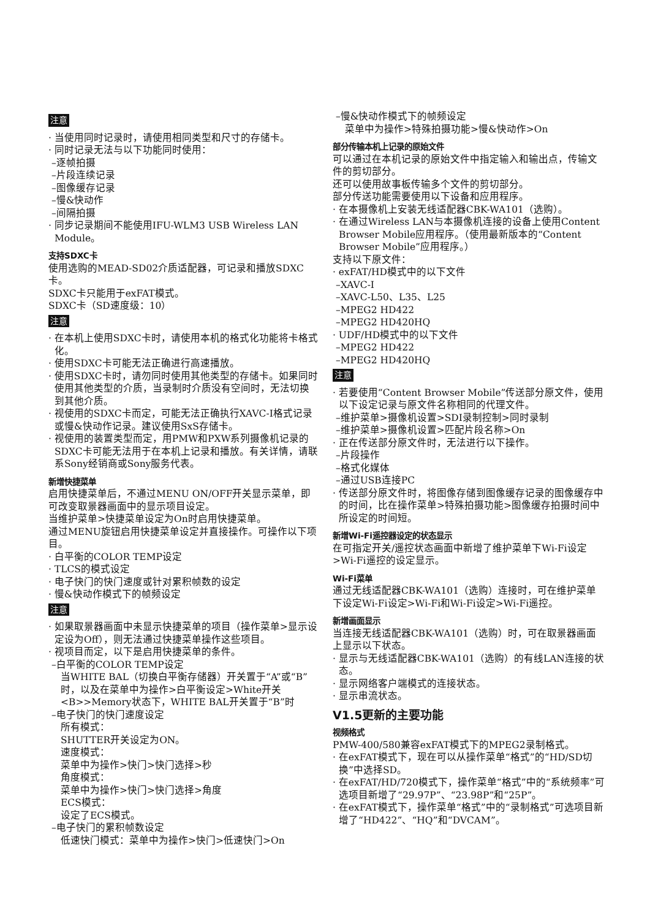注意
· 当使用同时记录时，请使用相同类型和尺寸的存储卡。
· 同时记录无法与以下功能同时使用：
–逐帧拍摄
–片段连续记录
–图像缓存记录
–慢&快动作
–间隔拍摄
· 同步记录期间不能使用IFU-WLM3 USB Wireless LAN Module。
支持SDXC卡
使用选购的MEAD-SD02介质适配器，可记录和播放SDXC卡。
SDXC卡只能用于exFAT模式。
SDXC卡（SD速度级：10）
注意
· 在本机上使用SDXC卡时，请使用本机的格式化功能将卡格式化。
· 使用SDXC卡可能无法正确进行高速播放。
· 使用SDXC卡时，请勿同时使用其他类型的存储卡。如果同时使用其他类型的介质，当录制时介质没有空间时，无法切换到其他介质。
· 视使用的SDXC卡而定，可能无法正确执行XAVC-I格式记录或慢&快动作记录。建议使用SxS存储卡。
· 视使用的装置类型而定，用PMW和PXW系列摄像机记录的SDXC卡可能无法用于在本机上记录和播放。有关详情，请联系Sony经销商或Sony服务代表。
新增快捷菜单
启用快捷菜单后，不通过MENU ON/OFF开关显示菜单，即可改变取景器画面中的显示项目设定。
当维护菜单>快捷菜单设定为On时启用快捷菜单。
通过MENU旋钮启用快捷菜单设定并直接操作。可操作以下项目。
· 白平衡的COLOR TEMP设定
· TLCS的模式设定
· 电子快门的快门速度或针对累积帧数的设定
· 慢&快动作模式下的帧频设定
注意
· 如果取景器画面中未显示快捷菜单的项目（操作菜单>显示设定设为Off），则无法通过快捷菜单操作这些项目。
· 视项目而定，以下是启用快捷菜单的条件。
–白平衡的COLOR TEMP设定
当WHITE BAL（切换白平衡存储器）开关置于“A”或“B”时，以及在菜单中为操作>白平衡设定>White开关<B>>Memory状态下，WHITE BAL开关置于“B”时
–电子快门的快门速度设定
所有模式：
SHUTTER开关设定为ON。
速度模式：
菜单中为操作>快门>快门选择>秒
角度模式：
菜单中为操作>快门>快门选择>角度
ECS模式：
设定了ECS模式。
–电子快门的累积帧数设定
低速快门模式：菜单中为操作>快门>低速快门>On
–慢&快动作模式下的帧频设定
菜单中为操作>特殊拍摄功能>慢&快动作>On
部分传输本机上记录的原始文件
可以通过在本机记录的原始文件中指定输入和输出点，传输文件的剪切部分。
还可以使用故事板传输多个文件的剪切部分。
部分传送功能需要使用以下设备和应用程序。
· 在本摄像机上安装无线适配器CBK-WA101（选购）。
· 在通过Wireless LAN与本摄像机连接的设备上使用Content Browser Mobile应用程序。（使用最新版本的“Content Browser Mobile”应用程序。）
支持以下原文件：
· exFAT/HD模式中的以下文件
–XAVC-I
–XAVC-L50、L35、L25
–MPEG2 HD422
–MPEG2 HD420HQ
· UDF/HD模式中的以下文件
–MPEG2 HD422
–MPEG2 HD420HQ
注意
· 若要使用“Content Browser Mobile”传送部分原文件，使用以下设定记录与原文件名称相同的代理文件。
–维护菜单>摄像机设置>SDI录制控制>同时录制
–维护菜单>摄像机设置>匹配片段名称>On
· 正在传送部分原文件时，无法进行以下操作。
–片段操作
–格式化媒体
–通过USB连接PC
· 传送部分原文件时，将图像存储到图像缓存记录的图像缓存中的时间，比在操作菜单>特殊拍摄功能>图像缓存拍摄时间中所设定的时间短。
新增Wi-Fi遥控器设定的状态显示
在可指定开关/遥控状态画面中新增了维护菜单下Wi-Fi设定>Wi-Fi遥控的设定显示。
Wi-Fi菜单
通过无线适配器CBK-WA101（选购）连接时，可在维护菜单下设定Wi-Fi设定>Wi-Fi和Wi-Fi设定>Wi-Fi遥控。
新增画面显示
当连接无线适配器CBK-WA101（选购）时，可在取景器画面上显示以下状态。
· 显示与无线适配器CBK-WA101（选购）的有线LAN连接的状态。
· 显示网络客户端模式的连接状态。
· 显示串流状态。
V1.5更新的主要功能
视频格式
PMW-400/580兼容exFAT模式下的MPEG2录制格式。
· 在exFAT模式下，现在可以从操作菜单“格式”的“HD/SD切换”中选择SD。
· 在exFAT/HD/720模式下，操作菜单“格式”中的“系统频率”可选项目新增了“29.97P”、“23.98P”和“25P”。
· 在exFAT模式下，操作菜单“格式”中的“录制格式”可选项目新增了“HD422”、“HQ”和“DVCAM”。